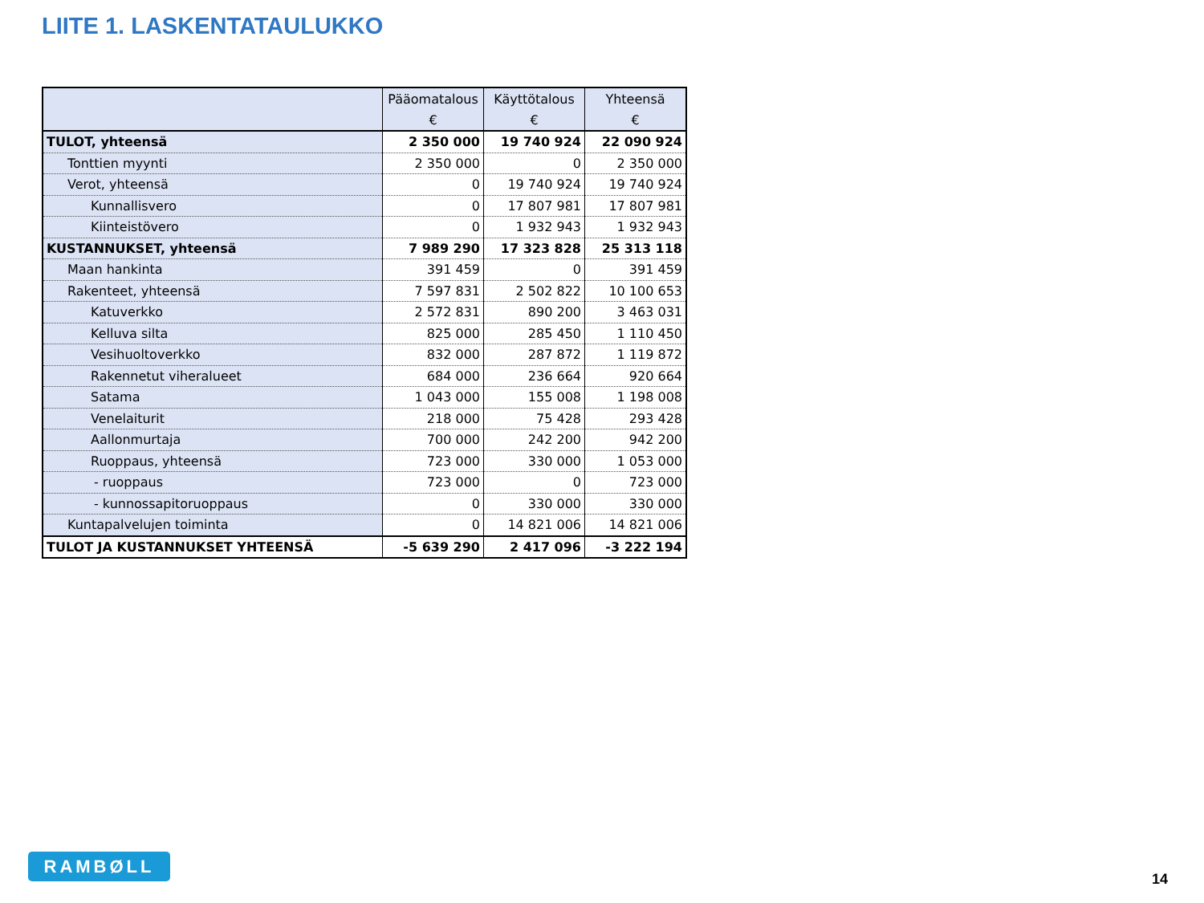LIITE 1. LASKENTATAULUKKO
| | Pääomatalous | Käyttötalous | Yhteensä |
| --- | --- | --- | --- |
| | € | € | € |
| TULOT, yhteensä | 2 350 000 | 19 740 924 | 22 090 924 |
| Tonttien myynti | 2 350 000 | 0 | 2 350 000 |
| Verot, yhteensä | 0 | 19 740 924 | 19 740 924 |
| Kunnallisvero | 0 | 17 807 981 | 17 807 981 |
| Kiinteistövero | 0 | 1 932 943 | 1 932 943 |
| KUSTANNUKSET, yhteensä | 7 989 290 | 17 323 828 | 25 313 118 |
| Maan hankinta | 391 459 | 0 | 391 459 |
| Rakenteet, yhteensä | 7 597 831 | 2 502 822 | 10 100 653 |
| Katuverkko | 2 572 831 | 890 200 | 3 463 031 |
| Kelluva silta | 825 000 | 285 450 | 1 110 450 |
| Vesihuoltoverkko | 832 000 | 287 872 | 1 119 872 |
| Rakennetut viheralueet | 684 000 | 236 664 | 920 664 |
| Satama | 1 043 000 | 155 008 | 1 198 008 |
| Venelaiturit | 218 000 | 75 428 | 293 428 |
| Aallonmurtaja | 700 000 | 242 200 | 942 200 |
| Ruoppaus, yhteensä | 723 000 | 330 000 | 1 053 000 |
| - ruoppaus | 723 000 | 0 | 723 000 |
| - kunnossapitoruoppaus | 0 | 330 000 | 330 000 |
| Kuntapalvelujen toiminta | 0 | 14 821 006 | 14 821 006 |
| TULOT JA KUSTANNUKSET YHTEENSÄ | -5 639 290 | 2 417 096 | -3 222 194 |
RAMBØLL
14